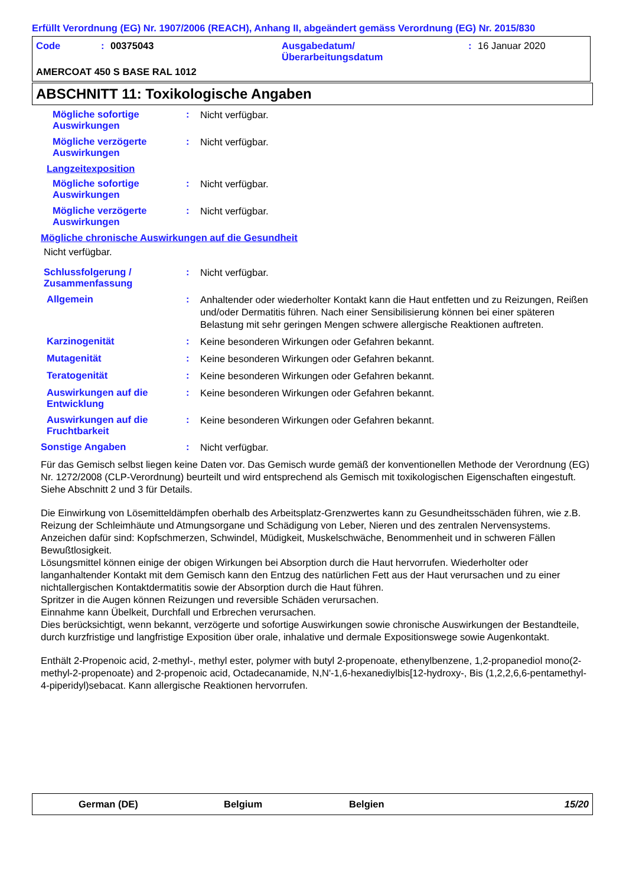Erfüllt Verordnung (EG) Nr. 1907/2006 (REACH), Anhang II, abgeändert gemäss Verordnung (EG) Nr. 2015/830
Code: 00375043 Ausgabedatum/
Überarbeitungsdatum: 16 Januar 2020
AMERCOAT 450 S BASE RAL 1012
ABSCHNITT 11: Toxikologische Angaben
Mögliche sofortige Auswirkungen
:
Nicht verfügbar.
Mögliche verzögerte Auswirkungen
:
Nicht verfügbar.
Langzeitexposition
Mögliche sofortige Auswirkungen
:
Nicht verfügbar.
Mögliche verzögerte Auswirkungen
:
Nicht verfügbar.
Mögliche chronische Auswirkungen auf die Gesundheit
Nicht verfügbar.
Schlussfolgerung / Zusammenfassung
:
Nicht verfügbar.
Allgemein :
Anhaltender oder wiederholter Kontakt kann die Haut entfetten und zu Reizungen, Reißen und/oder Dermatitis führen. Nach einer Sensibilisierung können bei einer späteren Belastung mit sehr geringen Mengen schwere allergische Reaktionen auftreten.
Karzinogenität :
Keine besonderen Wirkungen oder Gefahren bekannt.
Mutagenität :
Keine besonderen Wirkungen oder Gefahren bekannt.
Teratogenität :
Keine besonderen Wirkungen oder Gefahren bekannt.
Auswirkungen auf die Entwicklung
:
Keine besonderen Wirkungen oder Gefahren bekannt.
Auswirkungen auf die Fruchtbarkeit
:
Keine besonderen Wirkungen oder Gefahren bekannt.
Sonstige Angaben :
Nicht verfügbar.
Für das Gemisch selbst liegen keine Daten vor. Das Gemisch wurde gemäß der konventionellen Methode der Verordnung (EG) Nr. 1272/2008 (CLP-Verordnung) beurteilt und wird entsprechend als Gemisch mit toxikologischen Eigenschaften eingestuft. Siehe Abschnitt 2 und 3 für Details.
Die Einwirkung von Lösemitteldämpfen oberhalb des Arbeitsplatz-Grenzwertes kann zu Gesundheitsschäden führen, wie z.B. Reizung der Schleimhäute und Atmungsorgane und Schädigung von Leber, Nieren und des zentralen Nervensystems. Anzeichen dafür sind: Kopfschmerzen, Schwindel, Müdigkeit, Muskelschwäche, Benommenheit und in schweren Fällen Bewußtlosigkeit.
Lösungsmittel können einige der obigen Wirkungen bei Absorption durch die Haut hervorrufen. Wiederholter oder langanhaltender Kontakt mit dem Gemisch kann den Entzug des natürlichen Fett aus der Haut verursachen und zu einer nichtallergischen Kontaktdermatitis sowie der Absorption durch die Haut führen.
Spritzer in die Augen können Reizungen und reversible Schäden verursachen.
Einnahme kann Übelkeit, Durchfall und Erbrechen verursachen.
Dies berücksichtigt, wenn bekannt, verzögerte und sofortige Auswirkungen sowie chronische Auswirkungen der Bestandteile, durch kurzfristige und langfristige Exposition über orale, inhalative und dermale Expositionswege sowie Augenkontakt.
Enthält 2-Propenoic acid, 2-methyl-, methyl ester, polymer with butyl 2-propenoate, ethenylbenzene, 1,2-propanediol mono(2-methyl-2-propenoate) and 2-propenoic acid, Octadecanamide, N,N'-1,6-hexanediylbis[12-hydroxy-, Bis (1,2,2,6,6-pentamethyl-4-piperidyl)sebacat. Kann allergische Reaktionen hervorrufen.
German (DE) Belgium Belgien 15/20